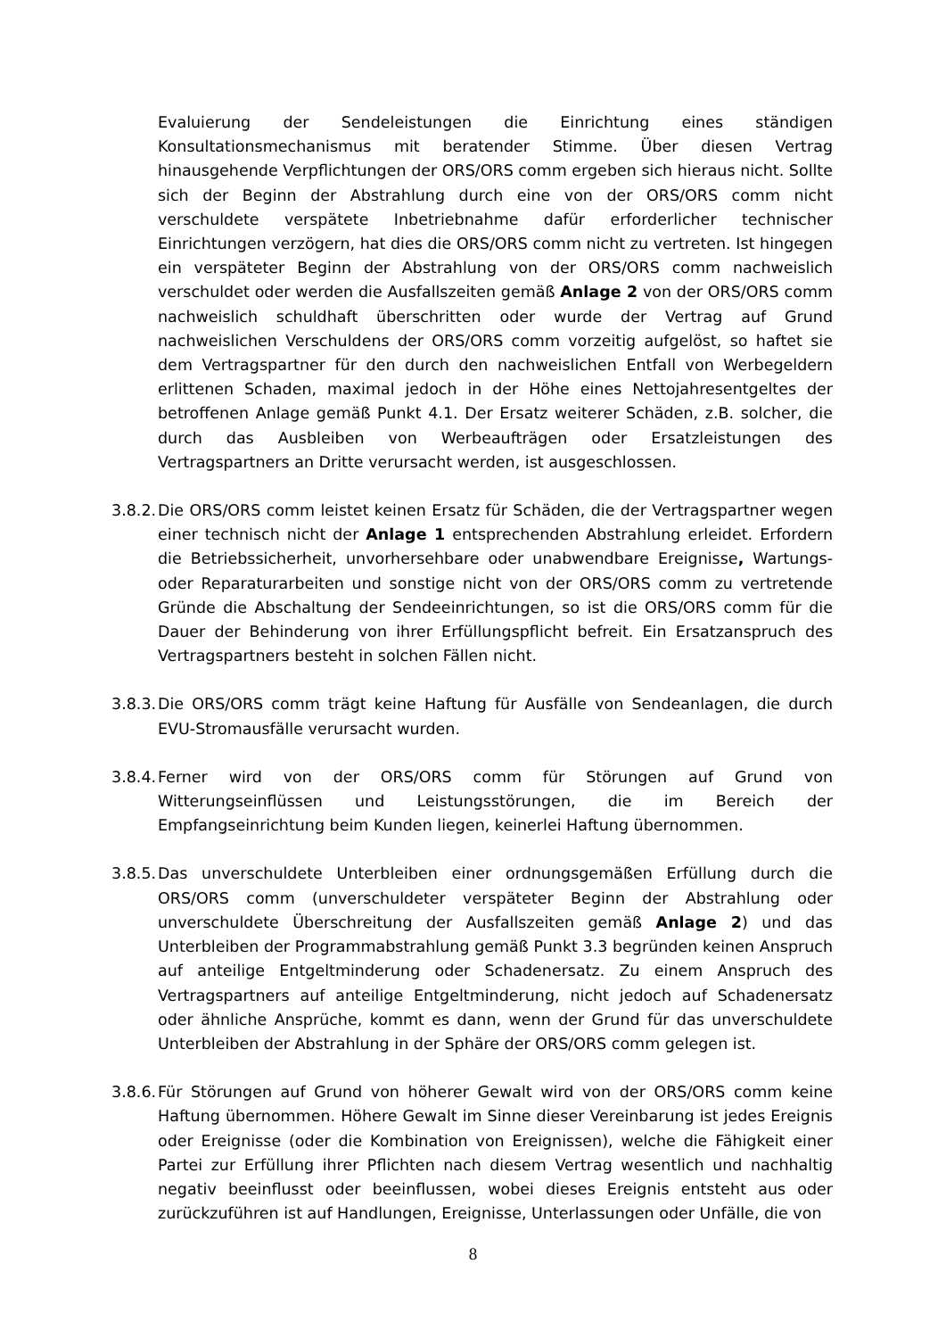Evaluierung der Sendeleistungen die Einrichtung eines ständigen Konsultationsmechanismus mit beratender Stimme. Über diesen Vertrag hinausgehende Verpflichtungen der ORS/ORS comm ergeben sich hieraus nicht. Sollte sich der Beginn der Abstrahlung durch eine von der ORS/ORS comm nicht verschuldete verspätete Inbetriebnahme dafür erforderlicher technischer Einrichtungen verzögern, hat dies die ORS/ORS comm nicht zu vertreten. Ist hingegen ein verspäteter Beginn der Abstrahlung von der ORS/ORS comm nachweislich verschuldet oder werden die Ausfallszeiten gemäß Anlage 2 von der ORS/ORS comm nachweislich schuldhaft überschritten oder wurde der Vertrag auf Grund nachweislichen Verschuldens der ORS/ORS comm vorzeitig aufgelöst, so haftet sie dem Vertragspartner für den durch den nachweislichen Entfall von Werbegeldern erlittenen Schaden, maximal jedoch in der Höhe eines Nettojahresentgeltes der betroffenen Anlage gemäß Punkt 4.1. Der Ersatz weiterer Schäden, z.B. solcher, die durch das Ausbleiben von Werbeaufträgen oder Ersatzleistungen des Vertragspartners an Dritte verursacht werden, ist ausgeschlossen.
3.8.2. Die ORS/ORS comm leistet keinen Ersatz für Schäden, die der Vertragspartner wegen einer technisch nicht der Anlage 1 entsprechenden Abstrahlung erleidet. Erfordern die Betriebssicherheit, unvorhersehbare oder unabwendbare Ereignisse, Wartungs- oder Reparaturarbeiten und sonstige nicht von der ORS/ORS comm zu vertretende Gründe die Abschaltung der Sendeeinrichtungen, so ist die ORS/ORS comm für die Dauer der Behinderung von ihrer Erfüllungspflicht befreit. Ein Ersatzanspruch des Vertragspartners besteht in solchen Fällen nicht.
3.8.3. Die ORS/ORS comm trägt keine Haftung für Ausfälle von Sendeanlagen, die durch EVU-Stromausfälle verursacht wurden.
3.8.4. Ferner wird von der ORS/ORS comm für Störungen auf Grund von Witterungseinflüssen und Leistungsstörungen, die im Bereich der Empfangseinrichtung beim Kunden liegen, keinerlei Haftung übernommen.
3.8.5. Das unverschuldete Unterbleiben einer ordnungsgemäßen Erfüllung durch die ORS/ORS comm (unverschuldeter verspäteter Beginn der Abstrahlung oder unverschuldete Überschreitung der Ausfallszeiten gemäß Anlage 2) und das Unterbleiben der Programmabstrahlung gemäß Punkt 3.3 begründen keinen Anspruch auf anteilige Entgeltminderung oder Schadenersatz. Zu einem Anspruch des Vertragspartners auf anteilige Entgeltminderung, nicht jedoch auf Schadenersatz oder ähnliche Ansprüche, kommt es dann, wenn der Grund für das unverschuldete Unterbleiben der Abstrahlung in der Sphäre der ORS/ORS comm gelegen ist.
3.8.6. Für Störungen auf Grund von höherer Gewalt wird von der ORS/ORS comm keine Haftung übernommen. Höhere Gewalt im Sinne dieser Vereinbarung ist jedes Ereignis oder Ereignisse (oder die Kombination von Ereignissen), welche die Fähigkeit einer Partei zur Erfüllung ihrer Pflichten nach diesem Vertrag wesentlich und nachhaltig negativ beeinflusst oder beeinflussen, wobei dieses Ereignis entsteht aus oder zurückzuführen ist auf Handlungen, Ereignisse, Unterlassungen oder Unfälle, die von
8